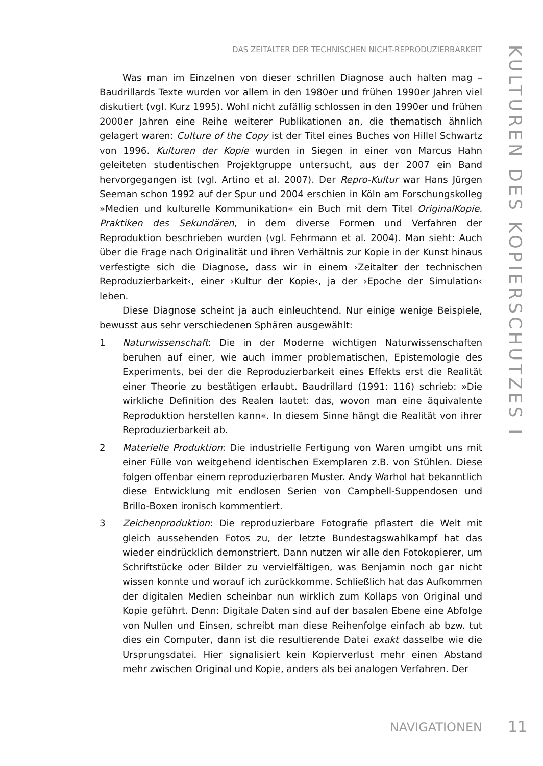DAS ZEITALTER DER TECHNISCHEN NICHT-REPRODUZIERBARKEIT
KULTUREN DES KOPIERSCHUTZES I
Was man im Einzelnen von dieser schrillen Diagnose auch halten mag – Baudrillards Texte wurden vor allem in den 1980er und frühen 1990er Jahren viel diskutiert (vgl. Kurz 1995). Wohl nicht zufällig schlossen in den 1990er und frühen 2000er Jahren eine Reihe weiterer Publikationen an, die thematisch ähnlich gelagert waren: Culture of the Copy ist der Titel eines Buches von Hillel Schwartz von 1996. Kulturen der Kopie wurden in Siegen in einer von Marcus Hahn geleiteten studentischen Projektgruppe untersucht, aus der 2007 ein Band hervorgegangen ist (vgl. Artino et al. 2007). Der Repro-Kultur war Hans Jürgen Seeman schon 1992 auf der Spur und 2004 erschien in Köln am Forschungskolleg »Medien und kulturelle Kommunikation« ein Buch mit dem Titel OriginalKopie. Praktiken des Sekundären, in dem diverse Formen und Verfahren der Reproduktion beschrieben wurden (vgl. Fehrmann et al. 2004). Man sieht: Auch über die Frage nach Originalität und ihren Verhältnis zur Kopie in der Kunst hinaus verfestigte sich die Diagnose, dass wir in einem ›Zeitalter der technischen Reproduzierbarkeit‹, einer ›Kultur der Kopie‹, ja der ›Epoche der Simulation‹ leben.
Diese Diagnose scheint ja auch einleuchtend. Nur einige wenige Beispiele, bewusst aus sehr verschiedenen Sphären ausgewählt:
1 Naturwissenschaft: Die in der Moderne wichtigen Naturwissenschaften beruhen auf einer, wie auch immer problematischen, Epistemologie des Experiments, bei der die Reproduzierbarkeit eines Effekts erst die Realität einer Theorie zu bestätigen erlaubt. Baudrillard (1991: 116) schrieb: »Die wirkliche Definition des Realen lautet: das, wovon man eine äquivalente Reproduktion herstellen kann«. In diesem Sinne hängt die Realität von ihrer Reproduzierbarkeit ab.
2 Materielle Produktion: Die industrielle Fertigung von Waren umgibt uns mit einer Fülle von weitgehend identischen Exemplaren z.B. von Stühlen. Diese folgen offenbar einem reproduzierbaren Muster. Andy Warhol hat bekanntlich diese Entwicklung mit endlosen Serien von Campbell-Suppendosen und Brillo-Boxen ironisch kommentiert.
3 Zeichenproduktion: Die reproduzierbare Fotografie pflastert die Welt mit gleich aussehenden Fotos zu, der letzte Bundestagswahlkampf hat das wieder eindrücklich demonstriert. Dann nutzen wir alle den Fotokopierer, um Schriftstücke oder Bilder zu vervielfältigen, was Benjamin noch gar nicht wissen konnte und worauf ich zurückkomme. Schließlich hat das Aufkommen der digitalen Medien scheinbar nun wirklich zum Kollaps von Original und Kopie geführt. Denn: Digitale Daten sind auf der basalen Ebene eine Abfolge von Nullen und Einsen, schreibt man diese Reihenfolge einfach ab bzw. tut dies ein Computer, dann ist die resultierende Datei exakt dasselbe wie die Ursprungsdatei. Hier signalisiert kein Kopierverlust mehr einen Abstand mehr zwischen Original und Kopie, anders als bei analogen Verfahren. Der
NAVIGATIONEN 11